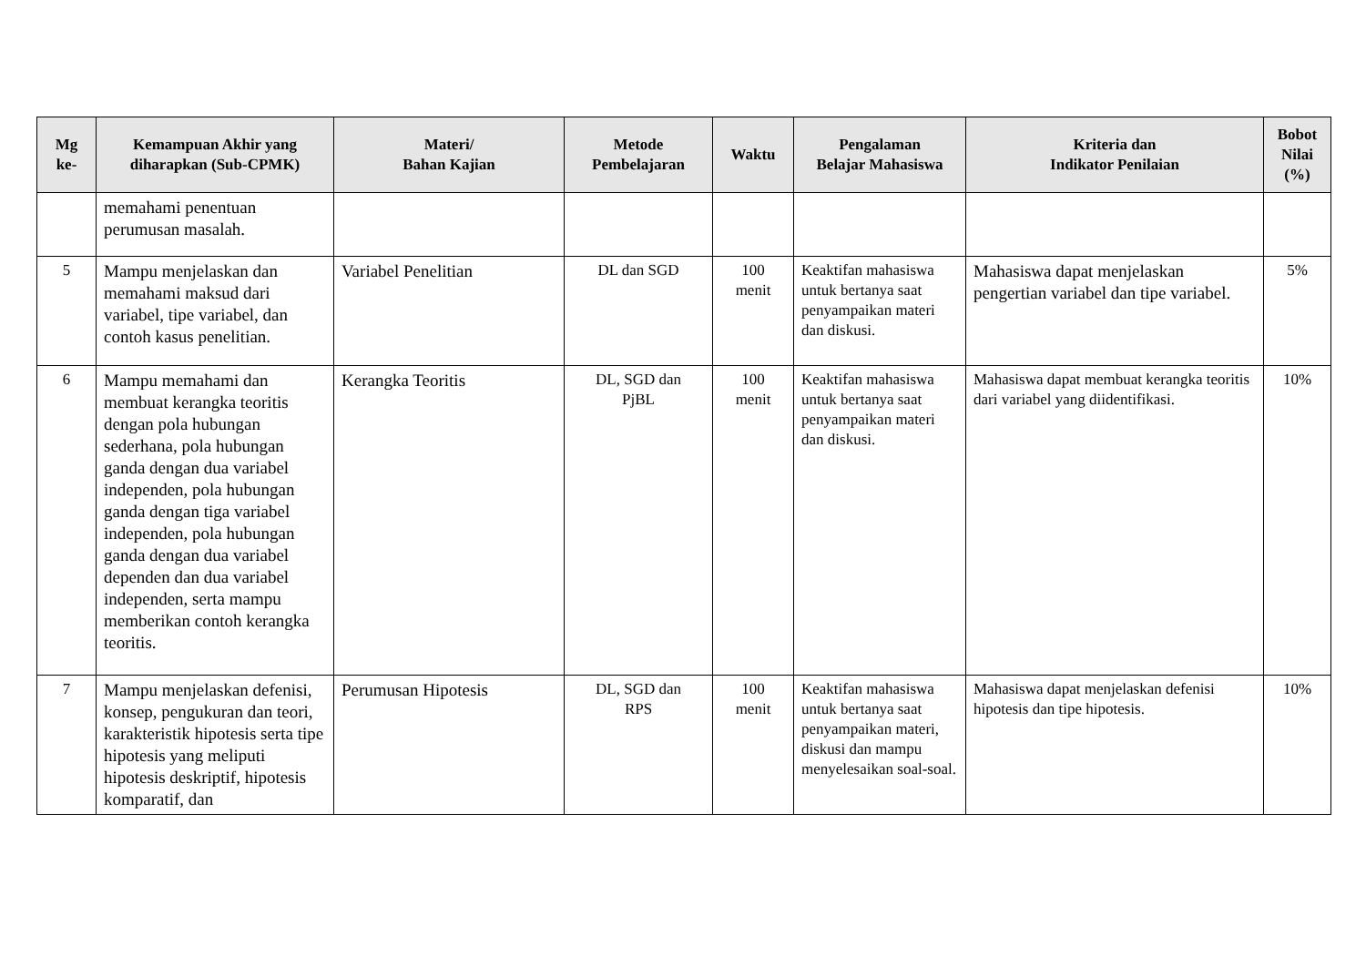| Mg ke- | Kemampuan Akhir yang diharapkan (Sub-CPMK) | Materi/ Bahan Kajian | Metode Pembelajaran | Waktu | Pengalaman Belajar Mahasiswa | Kriteria dan Indikator Penilaian | Bobot Nilai (%) |
| --- | --- | --- | --- | --- | --- | --- | --- |
| | memahami penentuan perumusan masalah. | | | | | | |
| 5 | Mampu menjelaskan dan memahami maksud dari variabel, tipe variabel, dan contoh kasus penelitian. | Variabel Penelitian | DL dan SGD | 100 menit | Keaktifan mahasiswa untuk bertanya saat penyampaikan materi dan diskusi. | Mahasiswa dapat menjelaskan pengertian variabel dan tipe variabel. | 5% |
| 6 | Mampu memahami dan membuat kerangka teoritis dengan pola hubungan sederhana, pola hubungan ganda dengan dua variabel independen, pola hubungan ganda dengan tiga variabel independen, pola hubungan ganda dengan dua variabel dependen dan dua variabel independen, serta mampu memberikan contoh kerangka teoritis. | Kerangka Teoritis | DL, SGD dan PjBL | 100 menit | Keaktifan mahasiswa untuk bertanya saat penyampaikan materi dan diskusi. | Mahasiswa dapat membuat kerangka teoritis dari variabel yang diidentifikasi. | 10% |
| 7 | Mampu menjelaskan defenisi, konsep, pengukuran dan teori, karakteristik hipotesis serta tipe hipotesis yang meliputi hipotesis deskriptif, hipotesis komparatif, dan | Perumusan Hipotesis | DL, SGD dan RPS | 100 menit | Keaktifan mahasiswa untuk bertanya saat penyampaikan materi, diskusi dan mampu menyelesaikan soal-soal. | Mahasiswa dapat menjelaskan defenisi hipotesis dan tipe hipotesis. | 10% |